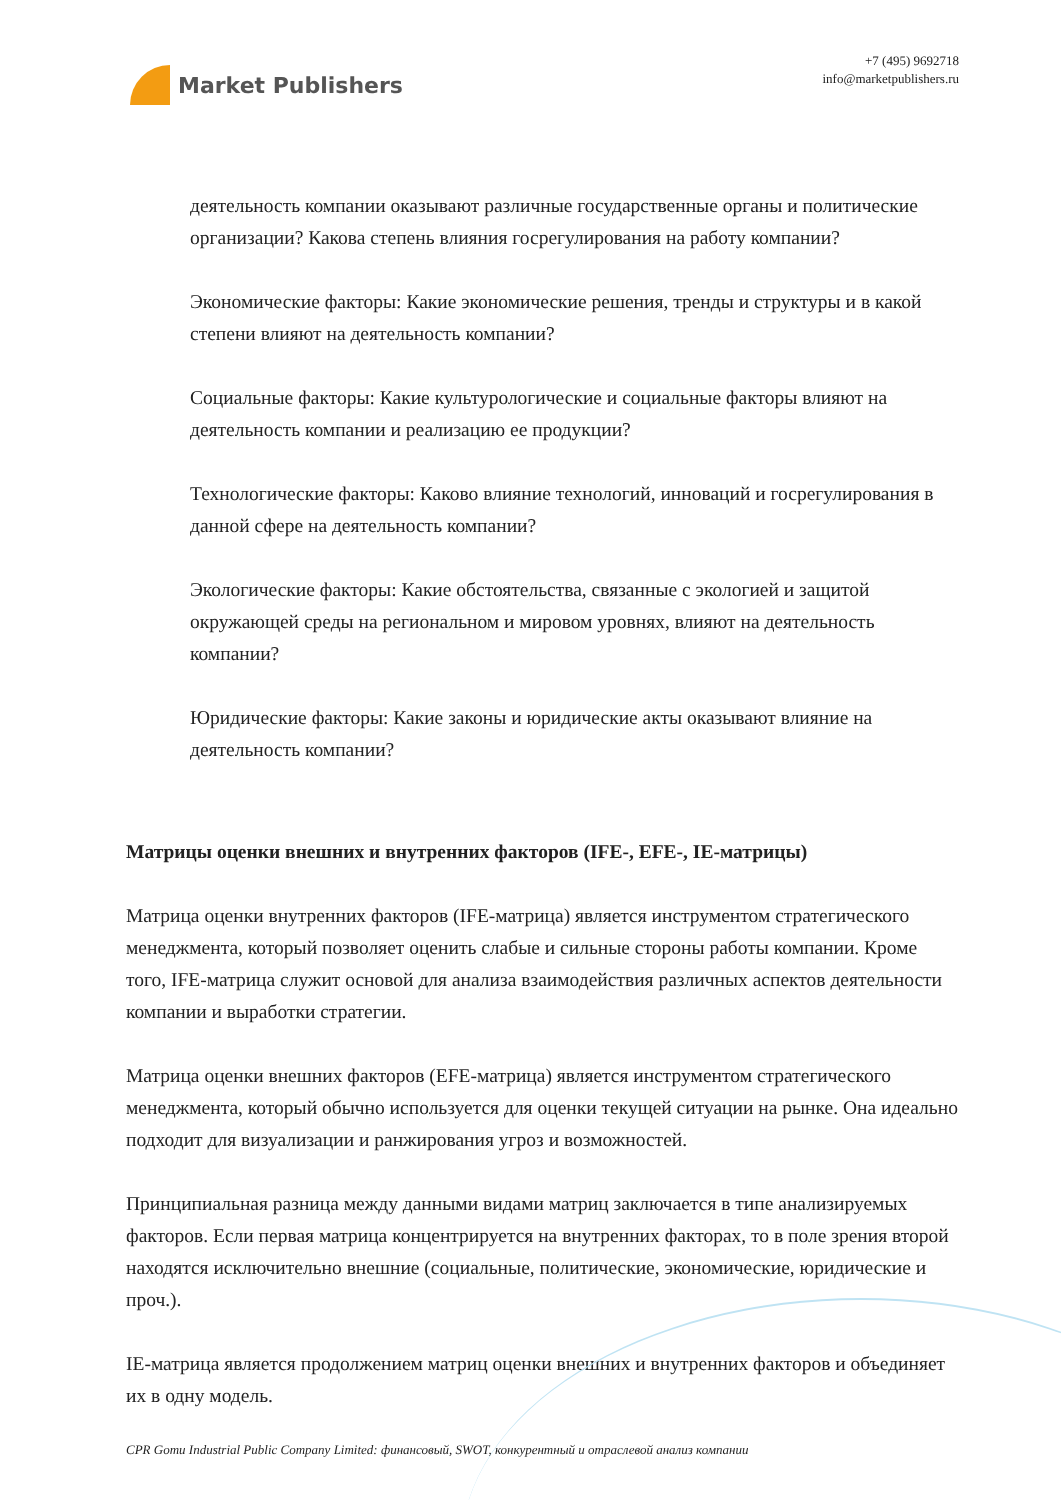Market Publishers
+7 (495) 9692718
info@marketpublishers.ru
деятельность компании оказывают различные государственные органы и политические организации? Какова степень влияния госрегулирования на работу компании?
Экономические факторы: Какие экономические решения, тренды и структуры и в какой степени влияют на деятельность компании?
Социальные факторы: Какие культурологические и социальные факторы влияют на деятельность компании и реализацию ее продукции?
Технологические факторы: Каково влияние технологий, инноваций и госрегулирования в данной сфере на деятельность компании?
Экологические факторы: Какие обстоятельства, связанные с экологией и защитой окружающей среды на региональном и мировом уровнях, влияют на деятельность компании?
Юридические факторы: Какие законы и юридические акты оказывают влияние на деятельность компании?
Матрицы оценки внешних и внутренних факторов (IFE-, EFE-, IE-матрицы)
Матрица оценки внутренних факторов (IFE-матрица) является инструментом стратегического менеджмента, который позволяет оценить слабые и сильные стороны работы компании. Кроме того, IFE-матрица служит основой для анализа взаимодействия различных аспектов деятельности компании и выработки стратегии.
Матрица оценки внешних факторов (EFE-матрица) является инструментом стратегического менеджмента, который обычно используется для оценки текущей ситуации на рынке. Она идеально подходит для визуализации и ранжирования угроз и возможностей.
Принципиальная разница между данными видами матриц заключается в типе анализируемых факторов. Если первая матрица концентрируется на внутренних факторах, то в поле зрения второй находятся исключительно внешние (социальные, политические, экономические, юридические и проч.).
IE-матрица является продолжением матриц оценки внешних и внутренних факторов и объединяет их в одну модель.
CPR Gomu Industrial Public Company Limited: финансовый, SWOT, конкурентный и отраслевой анализ компании